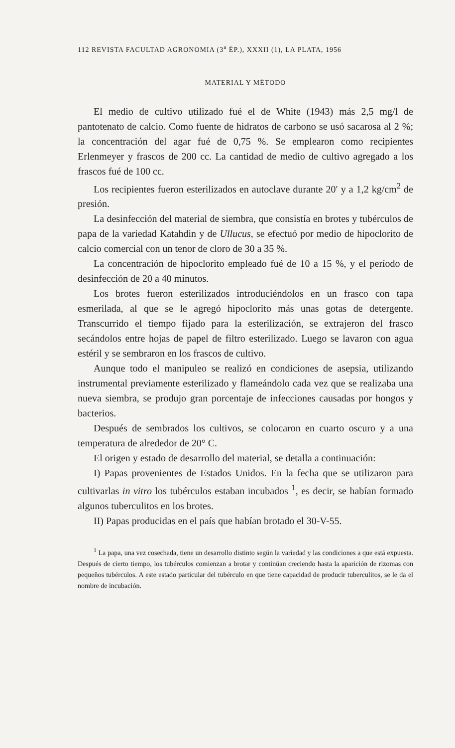112 REVISTA FACULTAD AGRONOMIA (3<sup>a</sup> ÉP.), XXXII (1), LA PLATA, 1956
MATERIAL Y MÉTODO
El medio de cultivo utilizado fué el de White (1943) más 2,5 mg/l de pantotenato de calcio. Como fuente de hidratos de carbono se usó sacarosa al 2 %; la concentración del agar fué de 0,75 %. Se emplearon como recipientes Erlenmeyer y frascos de 200 cc. La cantidad de medio de cultivo agregado a los frascos fué de 100 cc.
Los recipientes fueron esterilizados en autoclave durante 20′ y a 1,2 kg/cm<sup>2</sup> de presión.
La desinfección del material de siembra, que consistía en brotes y tubérculos de papa de la variedad Katahdin y de Ullucus, se efectuó por medio de hipoclorito de calcio comercial con un tenor de cloro de 30 a 35 %.
La concentración de hipoclorito empleado fué de 10 a 15 %, y el período de desinfección de 20 a 40 minutos.
Los brotes fueron esterilizados introduciéndolos en un frasco con tapa esmerilada, al que se le agregó hipoclorito más unas gotas de detergente. Transcurrido el tiempo fijado para la esterilización, se extrajeron del frasco secándolos entre hojas de papel de filtro esterilizado. Luego se lavaron con agua estéril y se sembraron en los frascos de cultivo.
Aunque todo el manipuleo se realizó en condiciones de asepsia, utilizando instrumental previamente esterilizado y flameándolo cada vez que se realizaba una nueva siembra, se produjo gran porcentaje de infecciones causadas por hongos y bacterios.
Después de sembrados los cultivos, se colocaron en cuarto oscuro y a una temperatura de alrededor de 20° C.
El origen y estado de desarrollo del material, se detalla a continuación:
I) Papas provenientes de Estados Unidos. En la fecha que se utilizaron para cultivarlas in vitro los tubérculos estaban incubados <sup>1</sup>, es decir, se habían formado algunos tuberculitos en los brotes.
II) Papas producidas en el país que habían brotado el 30-V-55.
<sup>1</sup> La papa, una vez cosechada, tiene un desarrollo distinto según la variedad y las condiciones a que está expuesta. Después de cierto tiempo, los tubérculos comienzan a brotar y continúan creciendo hasta la aparición de rizomas con pequeños tubérculos. A este estado particular del tubérculo en que tiene capacidad de producir tuberculitos, se le da el nombre de incubación.